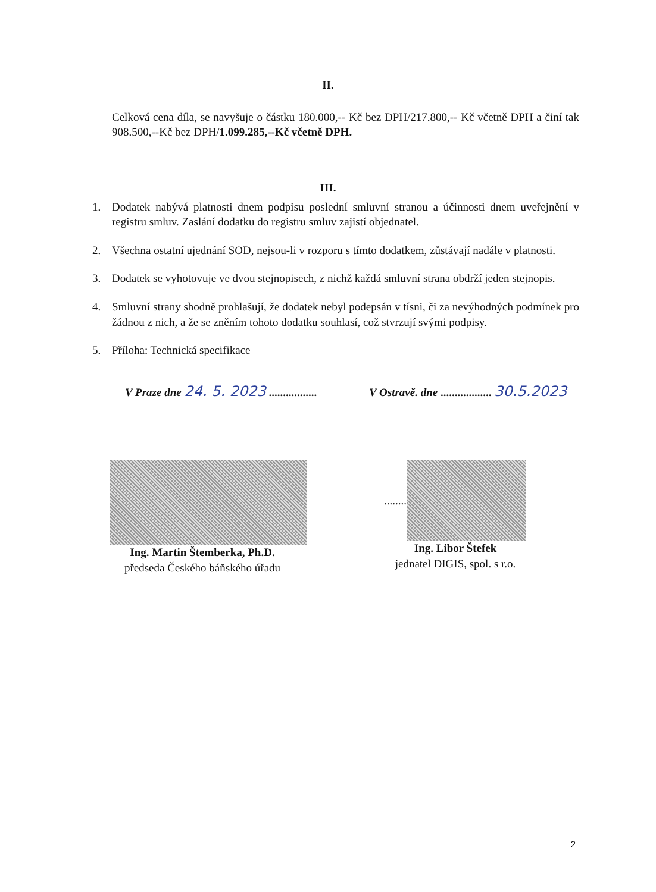II.
Celková cena díla, se navyšuje o částku 180.000,-- Kč bez DPH/217.800,-- Kč včetně DPH a činí tak 908.500,--Kč bez DPH/1.099.285,--Kč včetně DPH.
III.
1. Dodatek nabývá platnosti dnem podpisu poslední smluvní stranou a účinnosti dnem uveřejnění v registru smluv. Zaslání dodatku do registru smluv zajistí objednatel.
2. Všechna ostatní ujednání SOD, nejsou-li v rozporu s tímto dodatkem, zůstávají nadále v platnosti.
3. Dodatek se vyhotovuje ve dvou stejnopisech, z nichž každá smluvní strana obdrží jeden stejnopis.
4. Smluvní strany shodně prohlašují, že dodatek nebyl podepsán v tísni, či za nevýhodných podmínek pro žádnou z nich, a že se zněním tohoto dodatku souhlasí, což stvrzují svými podpisy.
5. Příloha: Technická specifikace
V Praze dne 24. 5. 2023 .................
V Ostravě. dne .................. 30.5.2023
Ing. Martin Štemberka, Ph.D.
předseda Českého báňského úřadu
........
Ing. Libor Štefek
jednatel DIGIS, spol. s r.o.
2